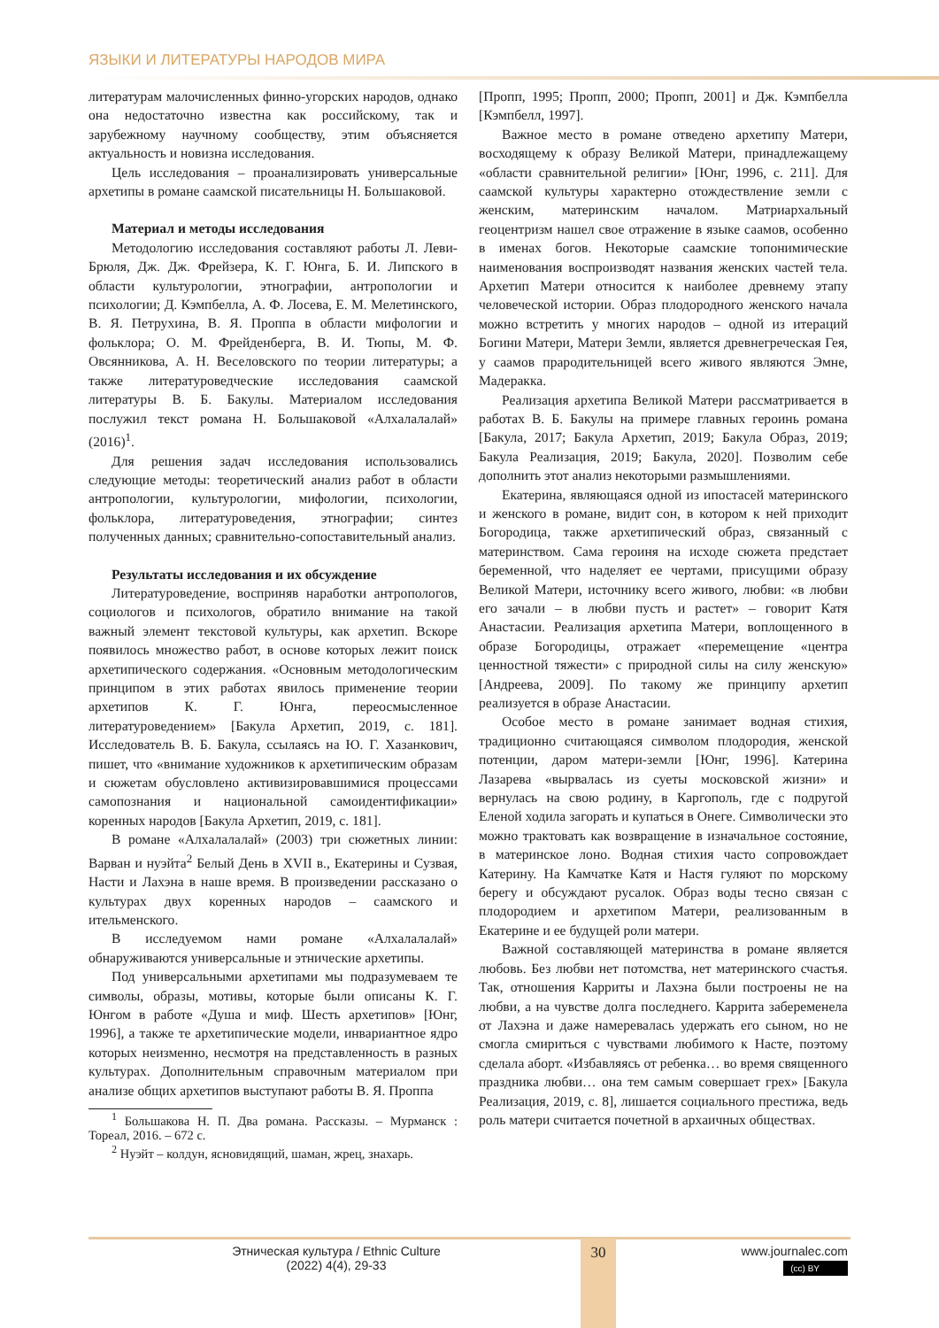ЯЗЫКИ И ЛИТЕРАТУРЫ НАРОДОВ МИРА
литературам малочисленных финно-угорских народов, однако она недостаточно известна как российскому, так и зарубежному научному сообществу, этим объясняется актуальность и новизна исследования.
Цель исследования – проанализировать универсальные архетипы в романе саамской писательницы Н. Большаковой.
Материал и методы исследования
Методологию исследования составляют работы Л. Леви-Брюля, Дж. Дж. Фрейзера, К. Г. Юнга, Б. И. Липского в области культурологии, этнографии, антропологии и психологии; Д. Кэмпбелла, А. Ф. Лосева, Е. М. Мелетинского, В. Я. Петрухина, В. Я. Проппа в области мифологии и фольклора; О. М. Фрейденберга, В. И. Тюпы, М. Ф. Овсянникова, А. Н. Веселовского по теории литературы; а также литературоведческие исследования саамской литературы В. Б. Бакулы. Материалом исследования послужил текст романа Н. Большаковой «Алхалалалай» (2016)<sup>1</sup>.
Для решения задач исследования использовались следующие методы: теоретический анализ работ в области антропологии, культурологии, мифологии, психологии, фольклора, литературоведения, этнографии; синтез полученных данных; сравнительно-сопоставительный анализ.
Результаты исследования и их обсуждение
Литературоведение, восприняв наработки антропологов, социологов и психологов, обратило внимание на такой важный элемент текстовой культуры, как архетип. Вскоре появилось множество работ, в основе которых лежит поиск архетипического содержания. «Основным методологическим принципом в этих работах явилось применение теории архетипов К. Г. Юнга, переосмысленное литературоведением» [Бакула Архетип, 2019, с. 181]. Исследователь В. Б. Бакула, ссылаясь на Ю. Г. Хазанкович, пишет, что «внимание художников к архетипическим образам и сюжетам обусловлено активизировавшимися процессами самопознания и национальной самоидентификации» коренных народов [Бакула Архетип, 2019, с. 181].
В романе «Алхалалалай» (2003) три сюжетных линии: Варван и нуэйта<sup>2</sup> Белый День в XVII в., Екатерины и Сузвая, Насти и Лахэна в наше время. В произведении рассказано о культурах двух коренных народов – саамского и ительменского.
В исследуемом нами романе «Алхалалалай» обнаруживаются универсальные и этнические архетипы.
Под универсальными архетипами мы подразумеваем те символы, образы, мотивы, которые были описаны К. Г. Юнгом в работе «Душа и миф. Шесть архетипов» [Юнг, 1996], а также те архетипические модели, инвариантное ядро которых неизменно, несмотря на представленность в разных культурах. Дополнительным справочным материалом при анализе общих архетипов выступают работы В. Я. Проппа
<sup>1</sup> Большакова Н. П. Два романа. Рассказы. – Мурманск : Тореал, 2016. – 672 с.
<sup>2</sup> Нуэйт – колдун, ясновидящий, шаман, жрец, знахарь.
[Пропп, 1995; Пропп, 2000; Пропп, 2001] и Дж. Кэмпбелла [Кэмпбелл, 1997].
Важное место в романе отведено архетипу Матери, восходящему к образу Великой Матери, принадлежащему «области сравнительной религии» [Юнг, 1996, с. 211]. Для саамской культуры характерно отождествление земли с женским, материнским началом. Матриархальный геоцентризм нашел свое отражение в языке саамов, особенно в именах богов. Некоторые саамские топонимические наименования воспроизводят названия женских частей тела. Архетип Матери относится к наиболее древнему этапу человеческой истории. Образ плодородного женского начала можно встретить у многих народов – одной из итераций Богини Матери, Матери Земли, является древнегреческая Гея, у саамов прародительницей всего живого являются Эмне, Мадеракка.
Реализация архетипа Великой Матери рассматривается в работах В. Б. Бакулы на примере главных героинь романа [Бакула, 2017; Бакула Архетип, 2019; Бакула Образ, 2019; Бакула Реализация, 2019; Бакула, 2020]. Позволим себе дополнить этот анализ некоторыми размышлениями.
Екатерина, являющаяся одной из ипостасей материнского и женского в романе, видит сон, в котором к ней приходит Богородица, также архетипический образ, связанный с материнством. Сама героиня на исходе сюжета предстает беременной, что наделяет ее чертами, присущими образу Великой Матери, источнику всего живого, любви: «в любви его зачали – в любви пусть и растет» – говорит Катя Анастасии. Реализация архетипа Матери, воплощенного в образе Богородицы, отражает «перемещение «центра ценностной тяжести» с природной силы на силу женскую» [Андреева, 2009]. По такому же принципу архетип реализуется в образе Анастасии.
Особое место в романе занимает водная стихия, традиционно считающаяся символом плодородия, женской потенции, даром матери-земли [Юнг, 1996]. Катерина Лазарева «вырвалась из суеты московской жизни» и вернулась на свою родину, в Каргополь, где с подругой Еленой ходила загорать и купаться в Онеге. Символически это можно трактовать как возвращение в изначальное состояние, в материнское лоно. Водная стихия часто сопровождает Катерину. На Камчатке Катя и Настя гуляют по морскому берегу и обсуждают русалок. Образ воды тесно связан с плодородием и архетипом Матери, реализованным в Екатерине и ее будущей роли матери.
Важной составляющей материнства в романе является любовь. Без любви нет потомства, нет материнского счастья. Так, отношения Карриты и Лахэна были построены не на любви, а на чувстве долга последнего. Каррита забеременела от Лахэна и даже намеревалась удержать его сыном, но не смогла смириться с чувствами любимого к Насте, поэтому сделала аборт. «Избавляясь от ребенка… во время священного праздника любви… она тем самым совершает грех» [Бакула Реализация, 2019, с. 8], лишается социального престижа, ведь роль матери считается почетной в архаичных обществах.
Этническая культура / Ethnic Culture
(2022) 4(4), 29-33
30
www.journalec.com
(cc) BY